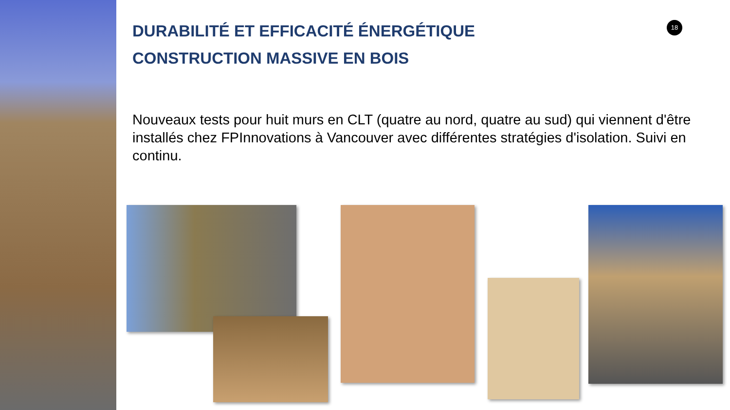18
DURABILITÉ ET EFFICACITÉ ÉNERGÉTIQUE
CONSTRUCTION MASSIVE EN BOIS
Nouveaux tests pour huit murs en CLT (quatre au nord, quatre au sud) qui viennent d'être installés chez FPInnovations à Vancouver avec différentes stratégies d'isolation. Suivi en continu.